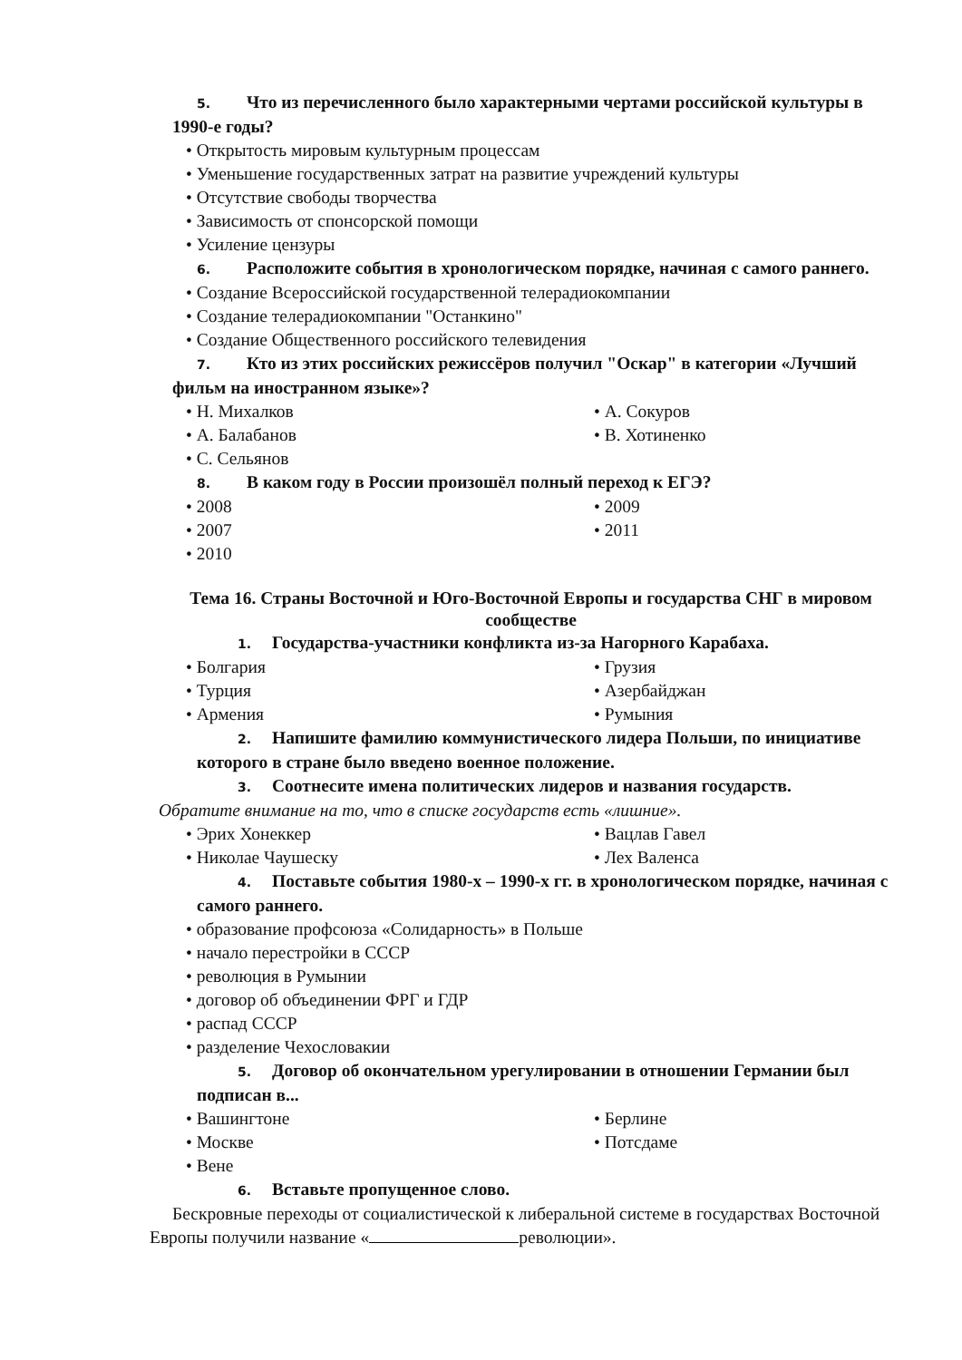5. Что из перечисленного было характерными чертами российской культуры в 1990-е годы?
Открытость мировым культурным процессам
Уменьшение государственных затрат на развитие учреждений культуры
Отсутствие свободы творчества
Зависимость от спонсорской помощи
Усиление цензуры
6. Расположите события в хронологическом порядке, начиная с самого раннего.
Создание Всероссийской государственной телерадиокомпании
Создание телерадиокомпании "Останкино"
Создание Общественного российского телевидения
7. Кто из этих российских режиссёров получил "Оскар" в категории «Лучший фильм на иностранном языке»?
Н. Михалков
А. Сокуров
А. Балабанов
В. Хотиненко
С. Сельянов
8. В каком году в России произошёл полный переход к ЕГЭ?
2008
2009
2007
2011
2010
Тема 16. Страны Восточной и Юго-Восточной Европы и государства СНГ в мировом сообществе
1. Государства-участники конфликта из-за Нагорного Карабаха.
Болгария
Грузия
Турция
Азербайджан
Армения
Румыния
2. Напишите фамилию коммунистического лидера Польши, по инициативе которого в стране было введено военное положение.
3. Соотнесите имена политических лидеров и названия государств.
Обратите внимание на то, что в списке государств есть «лишние».
Эрих Хонеккер
Вацлав Гавел
Николае Чаушеску
Лех Валенса
4. Поставьте события 1980-х – 1990-х гг. в хронологическом порядке, начиная с самого раннего.
образование профсоюза «Солидарность» в Польше
начало перестройки в СССР
революция в Румынии
договор об объединении ФРГ и ГДР
распад СССР
разделение Чехословакии
5. Договор об окончательном урегулировании в отношении Германии был подписан в...
Вашингтоне
Берлине
Москве
Потсдаме
Вене
6. Вставьте пропущенное слово.
Бескровные переходы от социалистической к либеральной системе в государствах Восточной Европы получили название « революции».